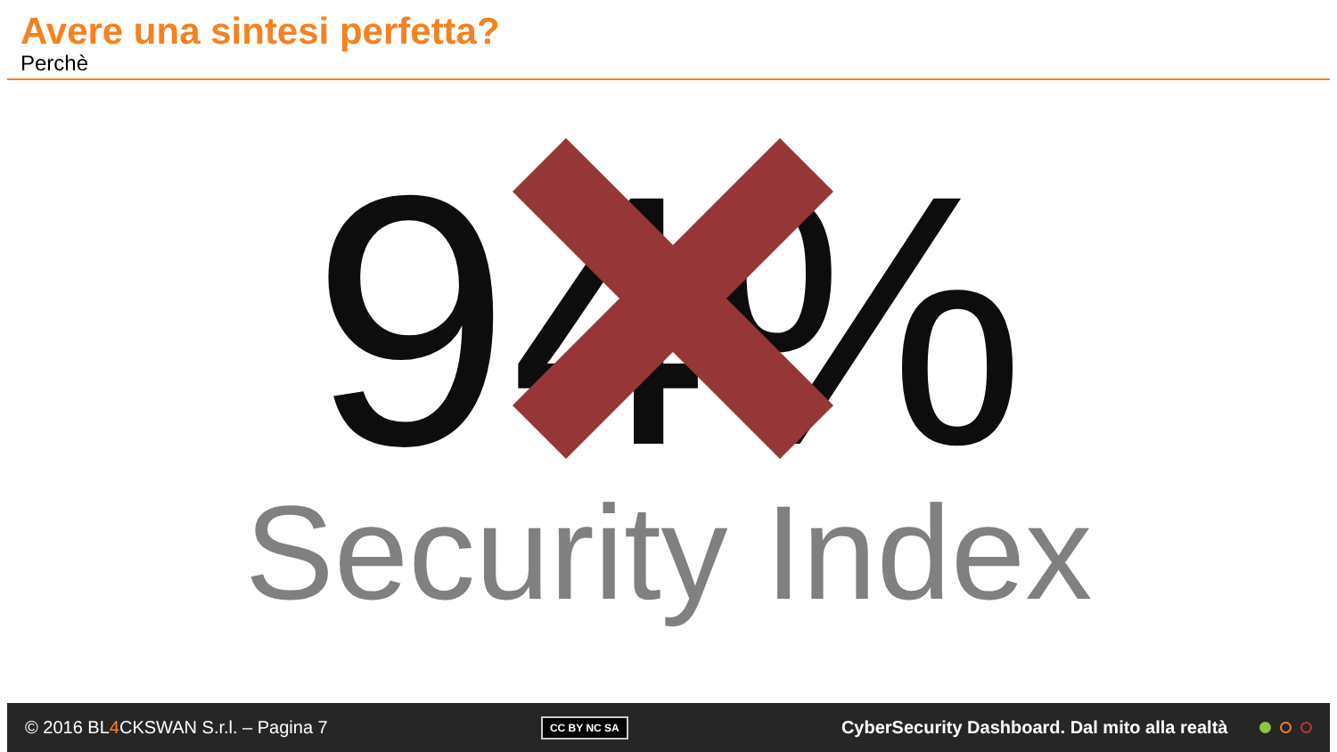Avere una sintesi perfetta?
Perchè
94%
Security Index
© 2016 BL4 CKSWAN S.r.l. – Pagina 7 CC BY NC SA CyberSecurity Dashboard. Dal mito alla realtà